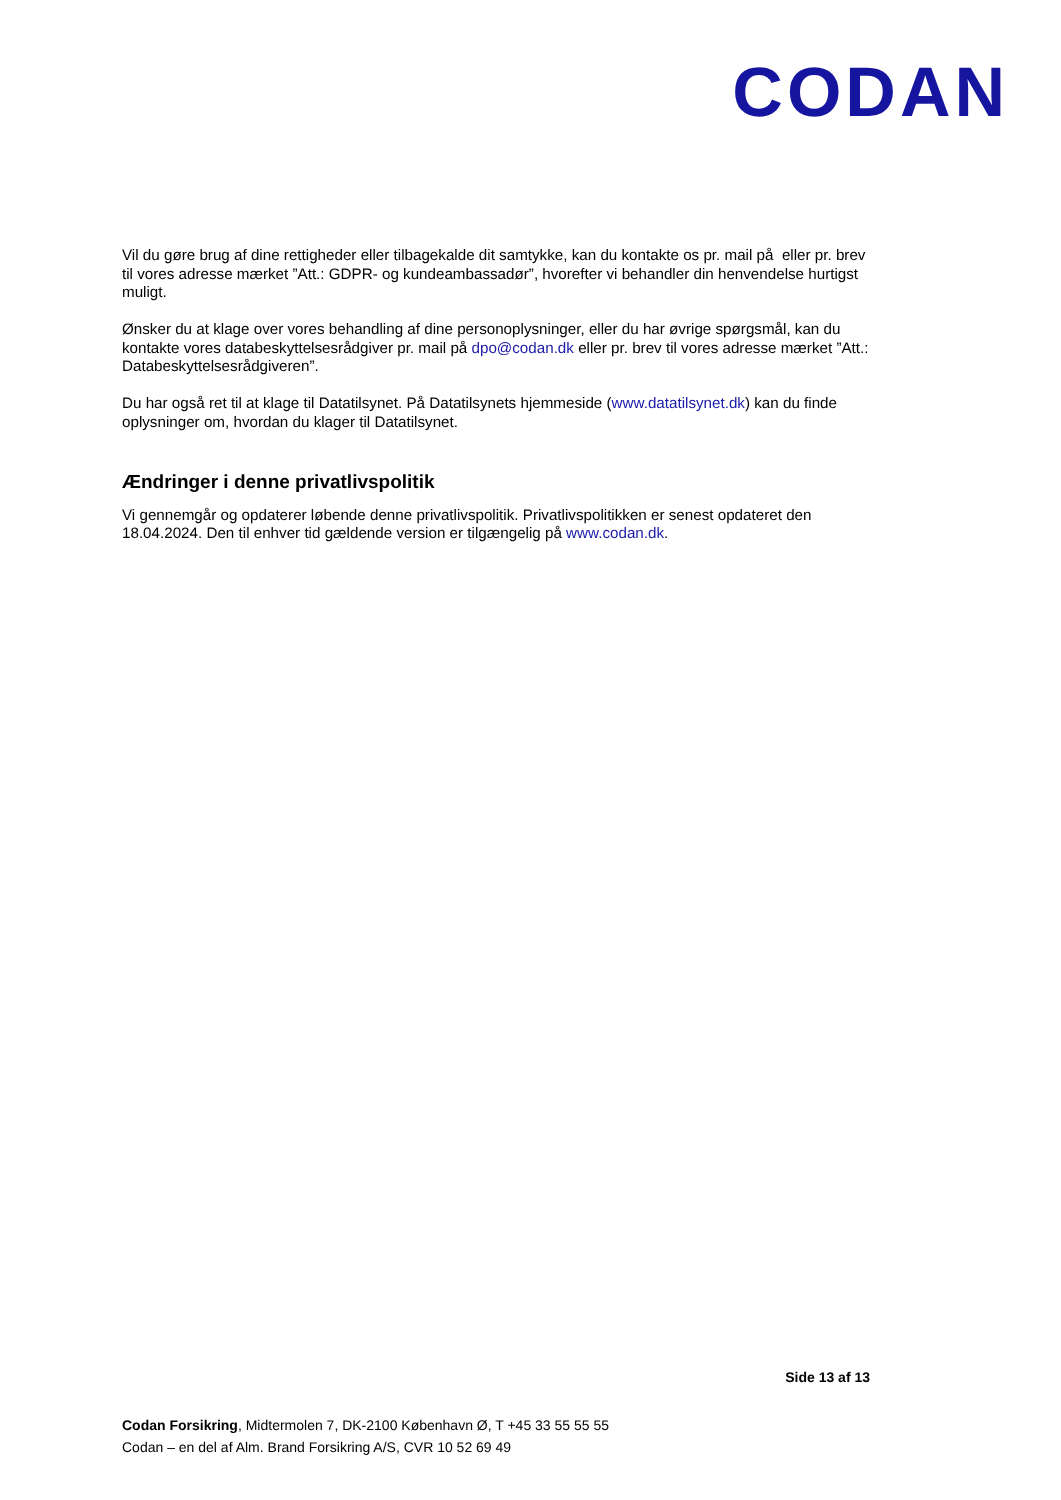CODAN
Vil du gøre brug af dine rettigheder eller tilbagekalde dit samtykke, kan du kontakte os pr. mail på eller pr. brev til vores adresse mærket ”Att.: GDPR- og kundeambassadør”, hvorefter vi behandler din henvendelse hurtigst muligt.
Ønsker du at klage over vores behandling af dine personoplysninger, eller du har øvrige spørgsmål, kan du kontakte vores databeskyttelsesrådgiver pr. mail på dpo@codan.dk eller pr. brev til vores adresse mærket ”Att.: Databeskyttelsesrådgiveren”.
Du har også ret til at klage til Datatilsynet. På Datatilsynets hjemmeside (www.datatilsynet.dk) kan du finde oplysninger om, hvordan du klager til Datatilsynet.
Ændringer i denne privatlivspolitik
Vi gennemgår og opdaterer løbende denne privatlivspolitik. Privatlivspolitikken er senest opdateret den 18.04.2024. Den til enhver tid gældende version er tilgængelig på www.codan.dk.
Side 13 af 13
Codan Forsikring, Midtermolen 7, DK-2100 København Ø, T +45 33 55 55 55
Codan – en del af Alm. Brand Forsikring A/S, CVR 10 52 69 49